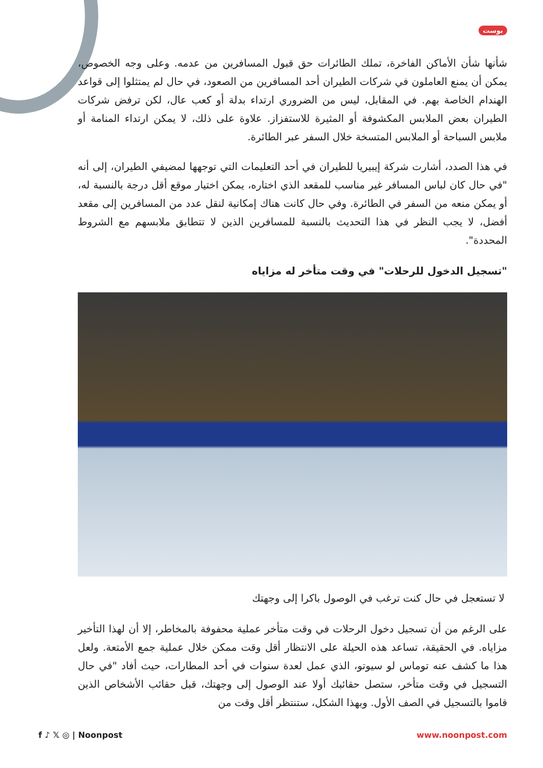بوست
شأنها شأن الأماكن الفاخرة، تملك الطائرات حق قبول المسافرين من عدمه. وعلى وجه الخصوص، يمكن أن يمنع العاملون في شركات الطيران أحد المسافرين من الصعود، في حال لم يمتثلوا إلى قواعد الهندام الخاصة بهم. في المقابل، ليس من الضروري ارتداء بدلة أو كعب عال، لكن ترفض شركات الطيران بعض الملابس المكشوفة أو المثيرة للاستفزاز. علاوة على ذلك، لا يمكن ارتداء المنامة أو ملابس السباحة أو الملابس المتسخة خلال السفر عبر الطائرة.
في هذا الصدد، أشارت شركة إيبيريا للطيران في أحد التعليمات التي توجهها لمضيفي الطيران، إلى أنه "في حال كان لباس المسافر غير مناسب للمقعد الذي اختاره، يمكن اختيار موقع أقل درجة بالنسبة له، أو يمكن منعه من السفر في الطائرة. وفي حال كانت هناك إمكانية لنقل عدد من المسافرين إلى مقعد أفضل، لا يجب النظر في هذا التحديث بالنسبة للمسافرين الذين لا تتطابق ملابسهم مع الشروط المحددة".
"تسجيل الدخول للرحلات" في وقت متأخر له مزاياه
لا تستعجل في حال كنت ترغب في الوصول باكرا إلى وجهتك
على الرغم من أن تسجيل دخول الرحلات في وقت متأخر عملية محفوفة بالمخاطر، إلا أن لهذا التأخير مزاياه. في الحقيقة، تساعد هذه الحيلة على الانتظار أقل وقت ممكن خلال عملية جمع الأمتعة. ولعل هذا ما كشف عنه توماس لو سيوتو، الذي عمل لعدة سنوات في أحد المطارات، حيث أفاد "في حال التسجيل في وقت متأخر، ستصل حقائبك أولا عند الوصول إلى وجهتك، قبل حقائب الأشخاص الذين قاموا بالتسجيل في الصف الأول. وبهذا الشكل، ستنتظر أقل وقت من
f ♪ 𝕏 ◎ | Noonpost www.noonpost.com